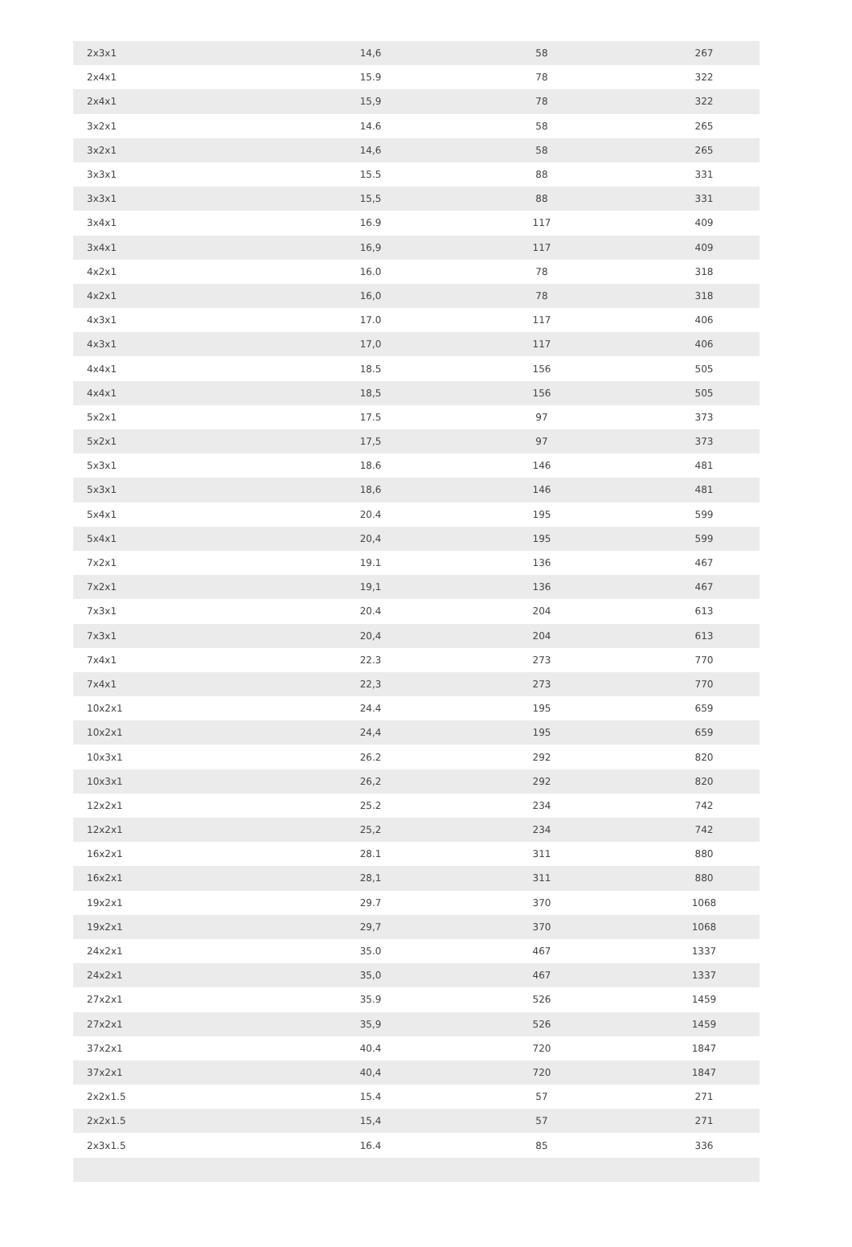| 2x3x1 | 14,6 | 58 | 267 |
| 2x4x1 | 15.9 | 78 | 322 |
| 2x4x1 | 15,9 | 78 | 322 |
| 3x2x1 | 14.6 | 58 | 265 |
| 3x2x1 | 14,6 | 58 | 265 |
| 3x3x1 | 15.5 | 88 | 331 |
| 3x3x1 | 15,5 | 88 | 331 |
| 3x4x1 | 16.9 | 117 | 409 |
| 3x4x1 | 16,9 | 117 | 409 |
| 4x2x1 | 16.0 | 78 | 318 |
| 4x2x1 | 16,0 | 78 | 318 |
| 4x3x1 | 17.0 | 117 | 406 |
| 4x3x1 | 17,0 | 117 | 406 |
| 4x4x1 | 18.5 | 156 | 505 |
| 4x4x1 | 18,5 | 156 | 505 |
| 5x2x1 | 17.5 | 97 | 373 |
| 5x2x1 | 17,5 | 97 | 373 |
| 5x3x1 | 18.6 | 146 | 481 |
| 5x3x1 | 18,6 | 146 | 481 |
| 5x4x1 | 20.4 | 195 | 599 |
| 5x4x1 | 20,4 | 195 | 599 |
| 7x2x1 | 19.1 | 136 | 467 |
| 7x2x1 | 19,1 | 136 | 467 |
| 7x3x1 | 20.4 | 204 | 613 |
| 7x3x1 | 20,4 | 204 | 613 |
| 7x4x1 | 22.3 | 273 | 770 |
| 7x4x1 | 22,3 | 273 | 770 |
| 10x2x1 | 24.4 | 195 | 659 |
| 10x2x1 | 24,4 | 195 | 659 |
| 10x3x1 | 26.2 | 292 | 820 |
| 10x3x1 | 26,2 | 292 | 820 |
| 12x2x1 | 25.2 | 234 | 742 |
| 12x2x1 | 25,2 | 234 | 742 |
| 16x2x1 | 28.1 | 311 | 880 |
| 16x2x1 | 28,1 | 311 | 880 |
| 19x2x1 | 29.7 | 370 | 1068 |
| 19x2x1 | 29,7 | 370 | 1068 |
| 24x2x1 | 35.0 | 467 | 1337 |
| 24x2x1 | 35,0 | 467 | 1337 |
| 27x2x1 | 35.9 | 526 | 1459 |
| 27x2x1 | 35,9 | 526 | 1459 |
| 37x2x1 | 40.4 | 720 | 1847 |
| 37x2x1 | 40,4 | 720 | 1847 |
| 2x2x1.5 | 15.4 | 57 | 271 |
| 2x2x1.5 | 15,4 | 57 | 271 |
| 2x3x1.5 | 16.4 | 85 | 336 |